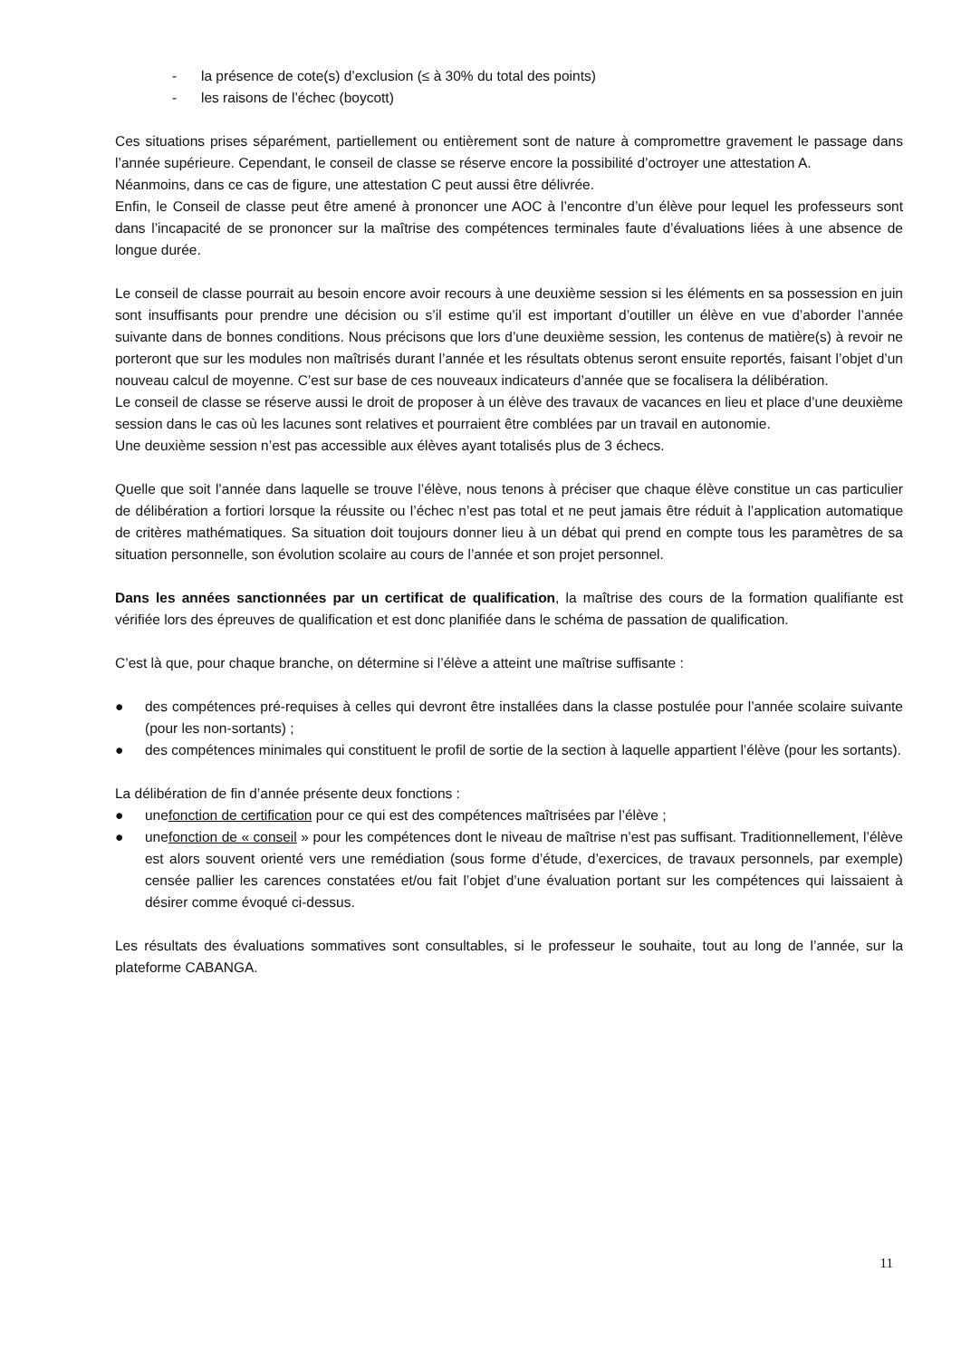- la présence de cote(s) d’exclusion (≤ à 30% du total des points)
- les raisons de l’échec (boycott)
Ces situations prises séparément, partiellement ou entièrement sont de nature à compromettre gravement le passage dans l’année supérieure. Cependant, le conseil de classe se réserve encore la possibilité d’octroyer une attestation A.
Néanmoins, dans ce cas de figure, une attestation C peut aussi être délivrée.
Enfin, le Conseil de classe peut être amené à prononcer une AOC à l’encontre d’un élève pour lequel les professeurs sont dans l’incapacité de se prononcer sur la maîtrise des compétences terminales faute d’évaluations liées à une absence de longue durée.
Le conseil de classe pourrait au besoin encore avoir recours à une deuxième session si les éléments en sa possession en juin sont insuffisants pour prendre une décision ou s’il estime qu’il est important d’outiller un élève en vue d’aborder l’année suivante dans de bonnes conditions. Nous précisons que lors d’une deuxième session, les contenus de matière(s) à revoir ne porteront que sur les modules non maîtrisés durant l’année et les résultats obtenus seront ensuite reportés, faisant l’objet d’un nouveau calcul de moyenne. C’est sur base de ces nouveaux indicateurs d’année que se focalisera la délibération.
Le conseil de classe se réserve aussi le droit de proposer à un élève des travaux de vacances en lieu et place d’une deuxième session dans le cas où les lacunes sont relatives et pourraient être comblées par un travail en autonomie.
Une deuxième session n’est pas accessible aux élèves ayant totalisés plus de 3 échecs.
Quelle que soit l’année dans laquelle se trouve l’élève, nous tenons à préciser que chaque élève constitue un cas particulier de délibération a fortiori lorsque la réussite ou l’échec n’est pas total et ne peut jamais être réduit à l’application automatique de critères mathématiques. Sa situation doit toujours donner lieu à un débat qui prend en compte tous les paramètres de sa situation personnelle, son évolution scolaire au cours de l’année et son projet personnel.
Dans les années sanctionnées par un certificat de qualification, la maîtrise des cours de la formation qualifiante est vérifiée lors des épreuves de qualification et est donc planifiée dans le schéma de passation de qualification.
C’est là que, pour chaque branche, on détermine si l’élève a atteint une maîtrise suffisante :
● des compétences pré-requises à celles qui devront être installées dans la classe postulée pour l’année scolaire suivante (pour les non-sortants) ;
● des compétences minimales qui constituent le profil de sortie de la section à laquelle appartient l’élève (pour les sortants).
La délibération de fin d’année présente deux fonctions :
● unefonction de certification pour ce qui est des compétences maîtrisées par l’élève ;
● unefonction de « conseil » pour les compétences dont le niveau de maîtrise n’est pas suffisant. Traditionnellement, l’élève est alors souvent orienté vers une remédiation (sous forme d’étude, d’exercices, de travaux personnels, par exemple) censée pallier les carences constatées et/ou fait l’objet d’une évaluation portant sur les compétences qui laissaient à désirer comme évoqué ci-dessus.
Les résultats des évaluations sommatives sont consultables, si le professeur le souhaite, tout au long de l’année, sur la plateforme CABANGA.
11